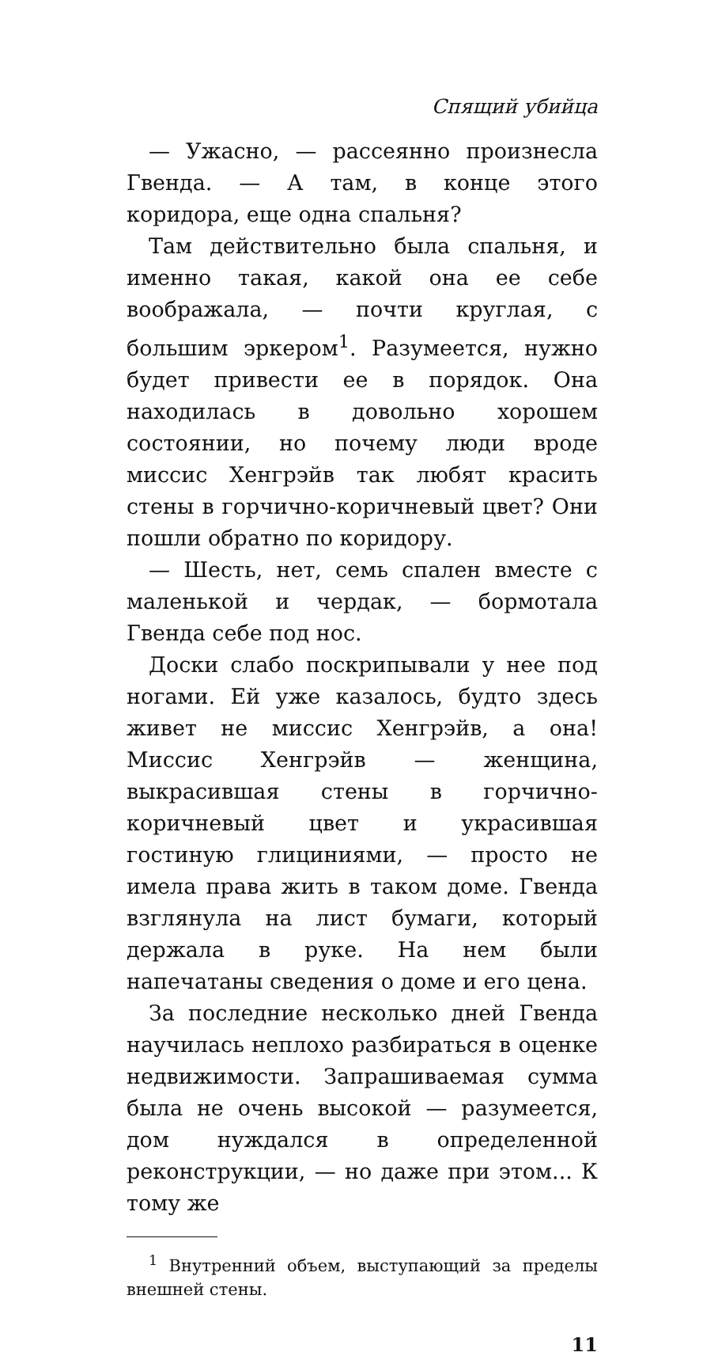Спящий убийца
— Ужасно, — рассеянно произнесла Гвенда. — А там, в конце этого коридора, еще одна спальня?
Там действительно была спальня, и именно такая, какой она ее себе воображала, — почти круглая, с большим эркером<sup>1</sup>. Разумеется, нужно будет привести ее в порядок. Она находилась в довольно хорошем состоянии, но почему люди вроде миссис Хенгрэйв так любят красить стены в горчично-коричневый цвет? Они пошли обратно по коридору.
— Шесть, нет, семь спален вместе с маленькой и чердак, — бормотала Гвенда себе под нос.
Доски слабо поскрипывали у нее под ногами. Ей уже казалось, будто здесь живет не миссис Хенгрэйв, а она! Миссис Хенгрэйв — женщина, выкрасившая стены в горчично-коричневый цвет и украсившая гостиную глициниями, — просто не имела права жить в таком доме. Гвенда взглянула на лист бумаги, который держала в руке. На нем были напечатаны сведения о доме и его цена.
За последние несколько дней Гвенда научилась неплохо разбираться в оценке недвижимости. Запрашиваемая сумма была не очень высокой — разумеется, дом нуждался в определенной реконструкции, — но даже при этом... К тому же
<sup>1</sup> Внутренний объем, выступающий за пределы внешней стены.
11